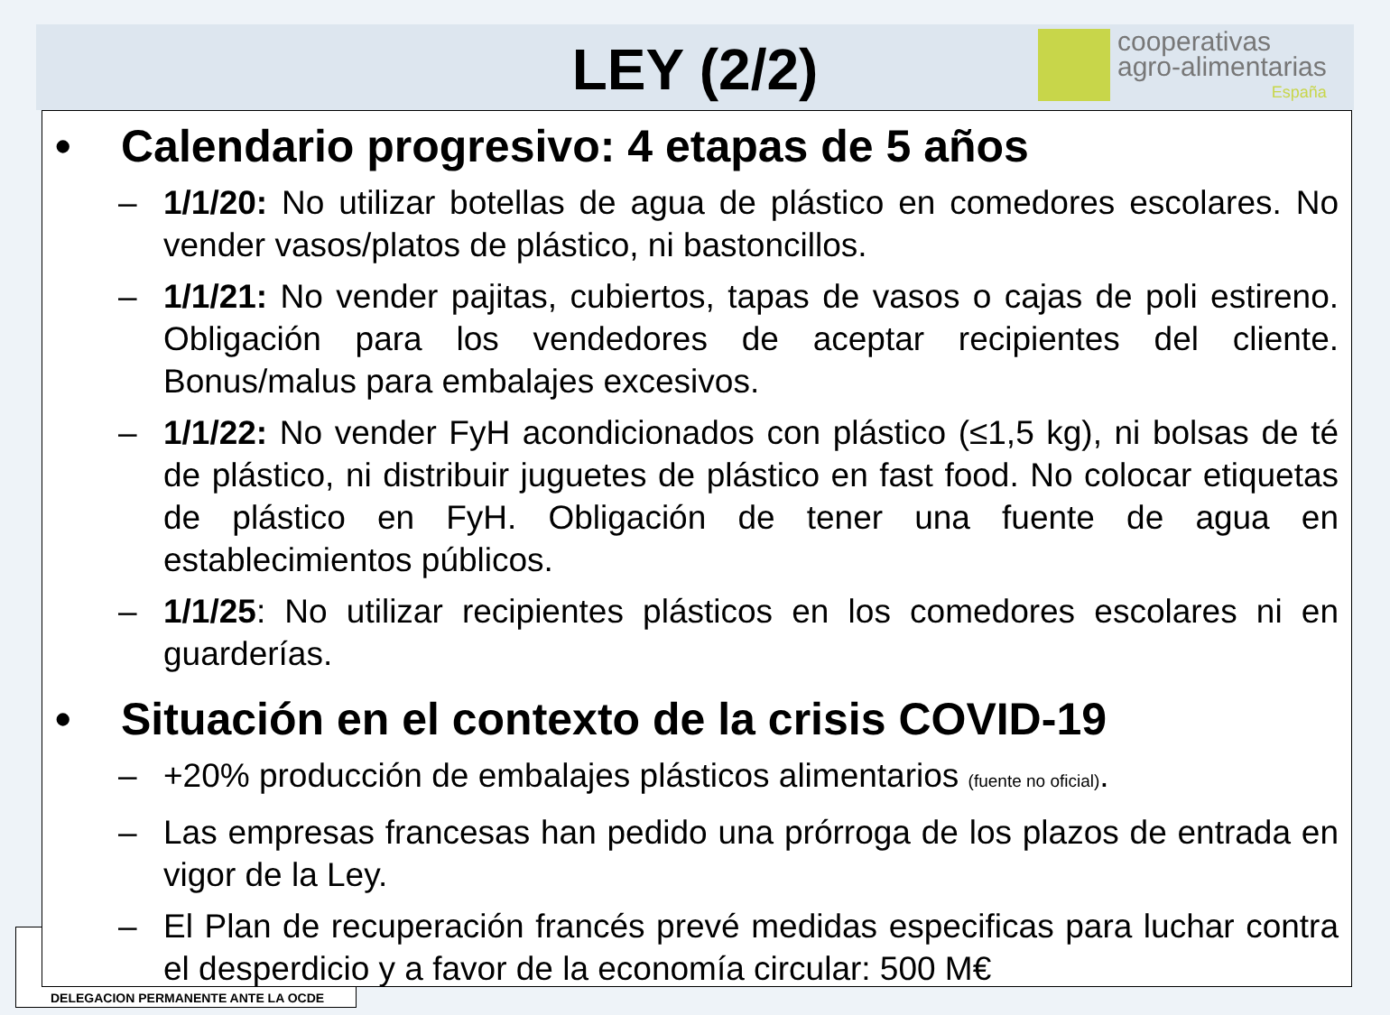cooperativas
agro-alimentarias
España
LEY (2/2)
DELEGACION PERMANENTE ANTE LA OCDE
• Calendario progresivo: 4 etapas de 5 años
– 1/1/20: No utilizar botellas de agua de plástico en comedores escolares. No vender vasos/platos de plástico, ni bastoncillos.
– 1/1/21: No vender pajitas, cubiertos, tapas de vasos o cajas de poli estireno. Obligación para los vendedores de aceptar recipientes del cliente. Bonus/malus para embalajes excesivos.
– 1/1/22: No vender FyH acondicionados con plástico (≤1,5 kg), ni bolsas de té de plástico, ni distribuir juguetes de plástico en fast food. No colocar etiquetas de plástico en FyH. Obligación de tener una fuente de agua en establecimientos públicos.
– 1/1/25: No utilizar recipientes plásticos en los comedores escolares ni en guarderías.
• Situación en el contexto de la crisis COVID-19
– +20% producción de embalajes plásticos alimentarios (fuente no oficial).
– Las empresas francesas han pedido una prórroga de los plazos de entrada en vigor de la Ley.
– El Plan de recuperación francés prevé medidas especificas para luchar contra el desperdicio y a favor de la economía circular: 500 M€